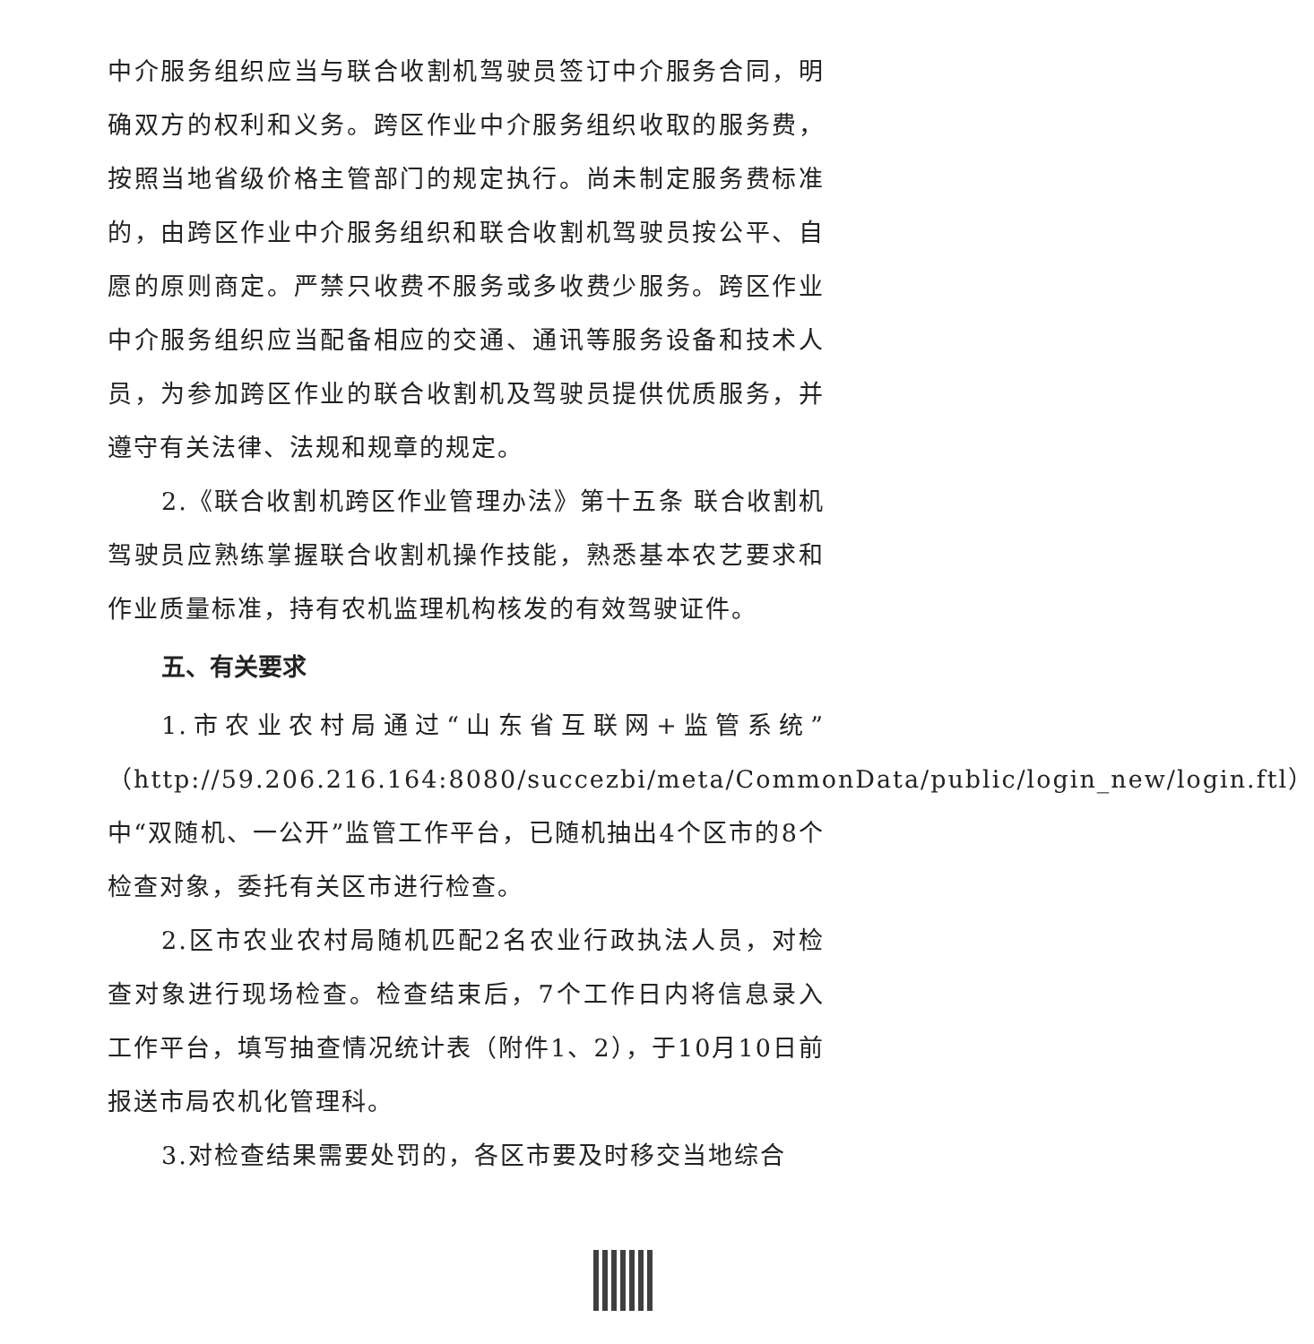中介服务组织应当与联合收割机驾驶员签订中介服务合同，明确双方的权利和义务。跨区作业中介服务组织收取的服务费，按照当地省级价格主管部门的规定执行。尚未制定服务费标准的，由跨区作业中介服务组织和联合收割机驾驶员按公平、自愿的原则商定。严禁只收费不服务或多收费少服务。跨区作业中介服务组织应当配备相应的交通、通讯等服务设备和技术人员，为参加跨区作业的联合收割机及驾驶员提供优质服务，并遵守有关法律、法规和规章的规定。
2.《联合收割机跨区作业管理办法》第十五条 联合收割机驾驶员应熟练掌握联合收割机操作技能，熟悉基本农艺要求和作业质量标准，持有农机监理机构核发的有效驾驶证件。
五、有关要求
1.市农业农村局通过“山东省互联网+监管系统”（http://59.206.216.164:8080/succezbi/meta/CommonData/public/login_new/login.ftl）中“双随机、一公开”监管工作平台，已随机抽出4个区市的8个检查对象，委托有关区市进行检查。
2.区市农业农村局随机匹配2名农业行政执法人员，对检查对象进行现场检查。检查结束后，7个工作日内将信息录入工作平台，填写抽查情况统计表（附件1、2），于10月10日前报送市局农机化管理科。
3.对检查结果需要处罚的，各区市要及时移交当地综合